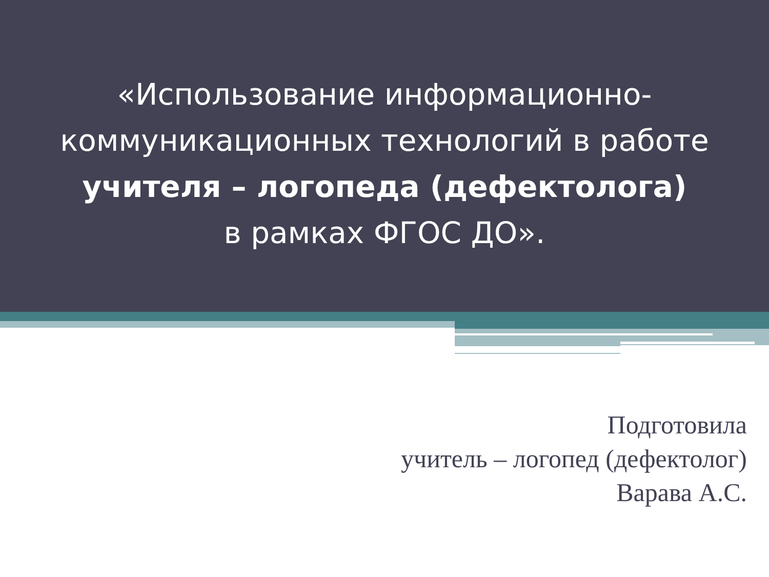«Использование информационно-
коммуникационных технологий в работе
учителя – логопеда (дефектолога)
в рамках ФГОС ДО».
Подготовила
учитель – логопед (дефектолог)
Варава А.С.